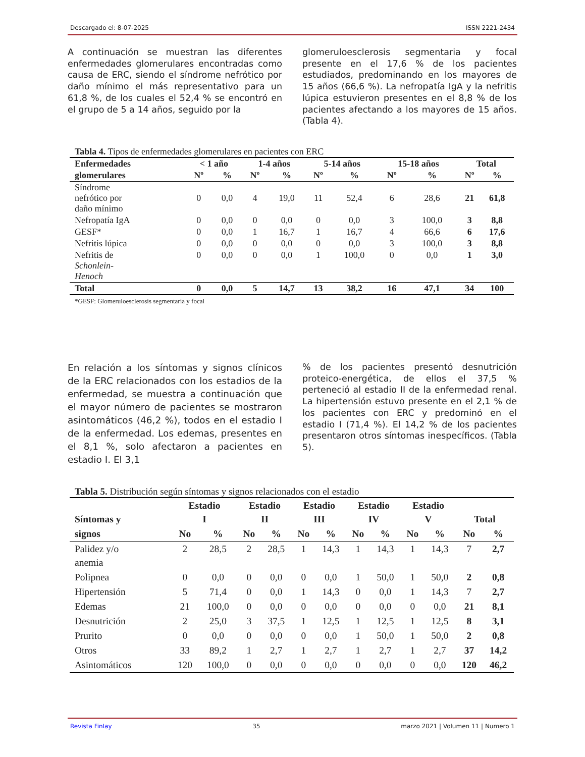Descargado el: 8-07-2025 ISSN 2221-2434
A continuación se muestran las diferentes enfermedades glomerulares encontradas como causa de ERC, siendo el síndrome nefrótico por daño mínimo el más representativo para un 61,8 %, de los cuales el 52,4 % se encontró en el grupo de 5 a 14 años, seguido por la
glomeruloesclerosis segmentaria y focal presente en el 17,6 % de los pacientes estudiados, predominando en los mayores de 15 años (66,6 %). La nefropatía IgA y la nefritis lúpica estuvieron presentes en el 8,8 % de los pacientes afectando a los mayores de 15 años. (Tabla 4).
Tabla 4. Tipos de enfermedades glomerulares en pacientes con ERC
| Enfermedades | < 1 año | | 1-4 años | | 5-14 años | | 15-18 años | | Total | |
| --- | --- | --- | --- | --- | --- | --- | --- | --- | --- | --- |
| glomerulares | Nº | % | Nº | % | Nº | % | Nº | % | Nº | % |
| Síndrome nefrótico por daño mínimo | 0 | 0,0 | 4 | 19,0 | 11 | 52,4 | 6 | 28,6 | 21 | 61,8 |
| Nefropatía IgA | 0 | 0,0 | 0 | 0,0 | 0 | 0,0 | 3 | 100,0 | 3 | 8,8 |
| GESF* | 0 | 0,0 | 1 | 16,7 | 1 | 16,7 | 4 | 66,6 | 6 | 17,6 |
| Nefritis lúpica | 0 | 0,0 | 0 | 0,0 | 0 | 0,0 | 3 | 100,0 | 3 | 8,8 |
| Nefritis de Schonlein- Henoch | 0 | 0,0 | 0 | 0,0 | 1 | 100,0 | 0 | 0,0 | 1 | 3,0 |
| Total | 0 | 0,0 | 5 | 14,7 | 13 | 38,2 | 16 | 47,1 | 34 | 100 |
*GESF: Glomeruloesclerosis segmentaria y focal
En relación a los síntomas y signos clínicos de la ERC relacionados con los estadios de la enfermedad, se muestra a continuación que el mayor número de pacientes se mostraron asintomáticos (46,2 %), todos en el estadio I de la enfermedad. Los edemas, presentes en el 8,1 %, solo afectaron a pacientes en estadio I. El 3,1
% de los pacientes presentó desnutrición proteico-energética, de ellos el 37,5 % perteneció al estadio II de la enfermedad renal. La hipertensión estuvo presente en el 2,1 % de los pacientes con ERC y predominó en el estadio I (71,4 %). El 14,2 % de los pacientes presentaron otros síntomas inespecíficos. (Tabla 5).
Tabla 5. Distribución según síntomas y signos relacionados con el estadio
| Síntomas y | Estadio I | | Estadio II | | Estadio III | | Estadio IV | | Estadio V | | Total | |
| --- | --- | --- | --- | --- | --- | --- | --- | --- | --- | --- | --- | --- |
| signos | No | % | No | % | No | % | No | % | No | % | No | % |
| Palidez y/o anemia | 2 | 28,5 | 2 | 28,5 | 1 | 14,3 | 1 | 14,3 | 1 | 14,3 | 7 | 2,7 |
| Polipnea | 0 | 0,0 | 0 | 0,0 | 0 | 0,0 | 1 | 50,0 | 1 | 50,0 | 2 | 0,8 |
| Hipertensión | 5 | 71,4 | 0 | 0,0 | 1 | 14,3 | 0 | 0,0 | 1 | 14,3 | 7 | 2,7 |
| Edemas | 21 | 100,0 | 0 | 0,0 | 0 | 0,0 | 0 | 0,0 | 0 | 0,0 | 21 | 8,1 |
| Desnutrición | 2 | 25,0 | 3 | 37,5 | 1 | 12,5 | 1 | 12,5 | 1 | 12,5 | 8 | 3,1 |
| Prurito | 0 | 0,0 | 0 | 0,0 | 0 | 0,0 | 1 | 50,0 | 1 | 50,0 | 2 | 0,8 |
| Otros | 33 | 89,2 | 1 | 2,7 | 1 | 2,7 | 1 | 2,7 | 1 | 2,7 | 37 | 14,2 |
| Asintomáticos | 120 | 100,0 | 0 | 0,0 | 0 | 0,0 | 0 | 0,0 | 0 | 0,0 | 120 | 46,2 |
Revista Finlay 35 marzo 2021 | Volumen 11 | Numero 1